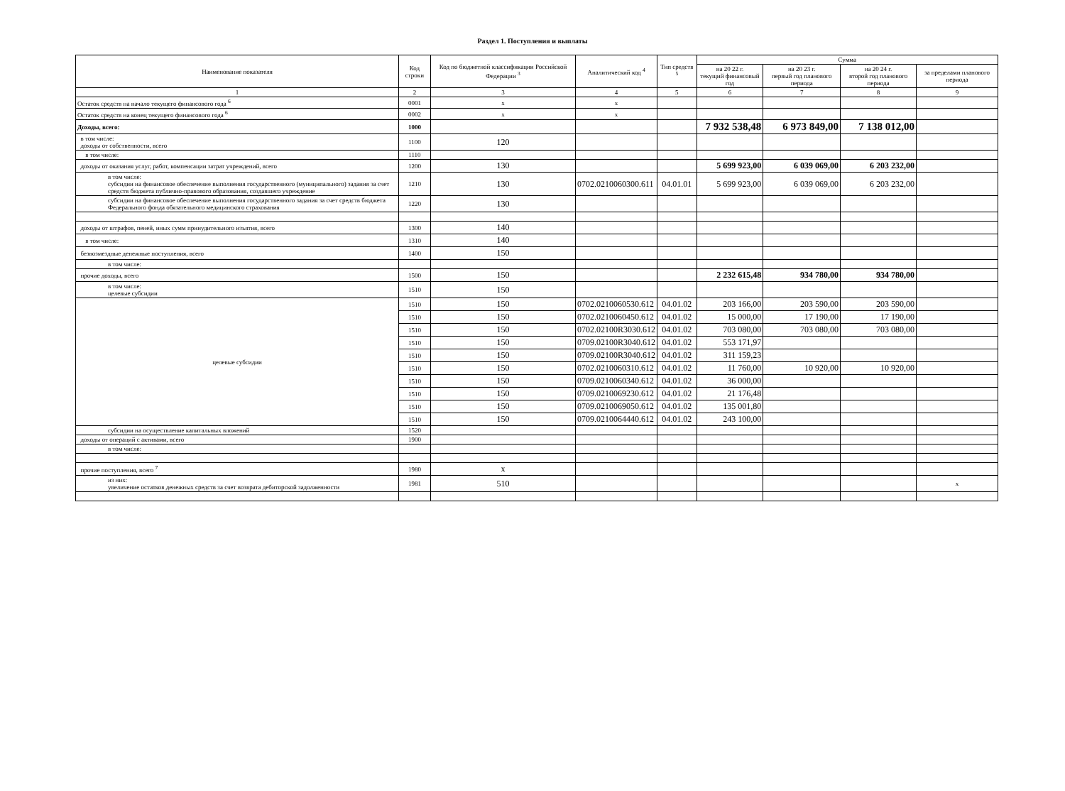Раздел 1. Поступления и выплаты
| Наименование показателя | Код строки | Код по бюджетной классификации Российской Федерации <sup>3</sup> | Аналитический код <sup>4</sup> | Тип средств <sup>5</sup> | Сумма | | | |
| --- | --- | --- | --- | --- | --- | --- | --- | --- |
| | | | | | на 20 22 г. текущий финансовый год | на 20 23 г. первый год планового периода | на 20 24 г. второй год планового периода | за пределами планового периода |
| 1 | 2 | 3 | 4 | 5 | 6 | 7 | 8 | 9 |
| Остаток средств на начало текущего финансового года <sup>6</sup> | 0001 | x | x | | | | | |
| Остаток средств на конец текущего финансового года <sup>6</sup> | 0002 | x | x | | | | | |
| Доходы, всего: | 1000 | | | | 7 932 538,48 | 6 973 849,00 | 7 138 012,00 | |
| в том числе: доходы от собственности, всего | 1100 | 120 | | | | | | |
| в том числе: | 1110 | | | | | | | |
| доходы от оказания услуг, работ, компенсации затрат учреждений, всего | 1200 | 130 | | | 5 699 923,00 | 6 039 069,00 | 6 203 232,00 | |
| в том числе: субсидии на финансовое обеспечение выполнения государственного (муниципального) задания за счет средств бюджета публично-правового образования, создавшего учреждение | 1210 | 130 | 0702.0210060300.611 | 04.01.01 | 5 699 923,00 | 6 039 069,00 | 6 203 232,00 | |
| субсидии на финансовое обеспечение выполнения государственного задания за счет средств бюджета Федерального фонда обязательного медицинского страхования | 1220 | 130 | | | | | | |
| доходы от штрафов, пеней, иных сумм принудительного изъятия, всего | 1300 | 140 | | | | | | |
| в том числе: | 1310 | 140 | | | | | | |
| безвозмездные денежные поступления, всего | 1400 | 150 | | | | | | |
| в том числе: | | | | | | | | |
| прочие доходы, всего | 1500 | 150 | | | 2 232 615,48 | 934 780,00 | 934 780,00 | |
| в том числе: целевые субсидии | 1510 | 150 | | | | | | |
| целевые субсидии | 1510 | 150 | 0702.0210060530.612 | 04.01.02 | 203 166,00 | 203 590,00 | 203 590,00 | |
| | 1510 | 150 | 0702.0210060450.612 | 04.01.02 | 15 000,00 | 17 190,00 | 17 190,00 | |
| | 1510 | 150 | 0702.02100R3030.612 | 04.01.02 | 703 080,00 | 703 080,00 | 703 080,00 | |
| | 1510 | 150 | 0709.02100R3040.612 | 04.01.02 | 553 171,97 | | | |
| | 1510 | 150 | 0709.02100R3040.612 | 04.01.02 | 311 159,23 | | | |
| | 1510 | 150 | 0702.0210060310.612 | 04.01.02 | 11 760,00 | 10 920,00 | 10 920,00 | |
| | 1510 | 150 | 0709.0210060340.612 | 04.01.02 | 36 000,00 | | | |
| | 1510 | 150 | 0709.0210069230.612 | 04.01.02 | 21 176,48 | | | |
| | 1510 | 150 | 0709.0210069050.612 | 04.01.02 | 135 001,80 | | | |
| | 1510 | 150 | 0709.0210064440.612 | 04.01.02 | 243 100,00 | | | |
| субсидии на осуществление капитальных вложений | 1520 | | | | | | | |
| доходы от операций с активами, всего | 1900 | | | | | | | |
| в том числе: | | | | | | | | |
| прочие поступления, всего <sup>7</sup> | 1980 | x | | | | | | |
| из них: увеличение остатков денежных средств за счет возврата дебиторской задолженности | 1981 | 510 | | | | | | x |